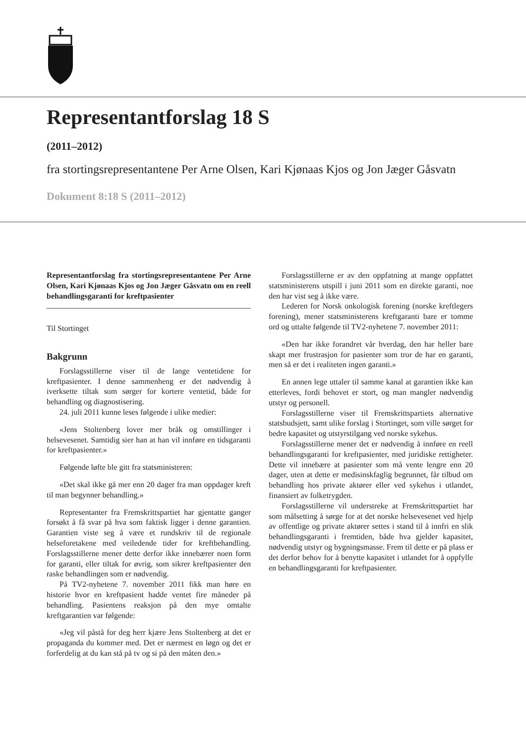Representantforslag 18 S
(2011–2012)
fra stortingsrepresentantene Per Arne Olsen, Kari Kjønaas Kjos og Jon Jæger Gåsvatn
Dokument 8:18 S (2011–2012)
Representantforslag fra stortingsrepresentantene Per Arne Olsen, Kari Kjønaas Kjos og Jon Jæger Gåsvatn om en reell behandlingsgaranti for kreftpasienter
Til Stortinget
Bakgrunn
Forslagsstillerne viser til de lange ventetidene for kreftpasienter. I denne sammenheng er det nødvendig å iverksette tiltak som sørger for kortere ventetid, både for behandling og diagnostisering.
24. juli 2011 kunne leses følgende i ulike medier:
«Jens Stoltenberg lover mer bråk og omstillinger i helsevesenet. Samtidig sier han at han vil innføre en tidsgaranti for kreftpasienter.»
Følgende løfte ble gitt fra statsministeren:
«Det skal ikke gå mer enn 20 dager fra man oppdager kreft til man begynner behandling.»
Representanter fra Fremskrittspartiet har gjentatte ganger forsøkt å få svar på hva som faktisk ligger i denne garantien. Garantien viste seg å være et rundskriv til de regionale helseforetakene med veiledende tider for kreftbehandling. Forslagsstillerne mener dette derfor ikke innebærer noen form for garanti, eller tiltak for øvrig, som sikrer kreftpasienter den raske behandlingen som er nødvendig.
På TV2-nyhetene 7. november 2011 fikk man høre en historie hvor en kreftpasient hadde ventet fire måneder på behandling. Pasientens reaksjon på den mye omtalte kreftgarantien var følgende:
«Jeg vil påstå for deg herr kjære Jens Stoltenberg at det er propaganda du kommer med. Det er nærmest en løgn og det er forferdelig at du kan stå på tv og si på den måten den.»
Forslagsstillerne er av den oppfatning at mange oppfattet statsministerens utspill i juni 2011 som en direkte garanti, noe den har vist seg å ikke være.
Lederen for Norsk onkologisk forening (norske kreftlegers forening), mener statsministerens kreftgaranti bare er tomme ord og uttalte følgende til TV2-nyhetene 7. november 2011:
«Den har ikke forandret vår hverdag, den har heller bare skapt mer frustrasjon for pasienter som tror de har en garanti, men så er det i realiteten ingen garanti.»
En annen lege uttaler til samme kanal at garantien ikke kan etterleves, fordi behovet er stort, og man mangler nødvendig utstyr og personell.
Forslagsstillerne viser til Fremskrittspartiets alternative statsbudsjett, samt ulike forslag i Stortinget, som ville sørget for bedre kapasitet og utstyrstilgang ved norske sykehus.
Forslagsstillerne mener det er nødvendig å innføre en reell behandlingsgaranti for kreftpasienter, med juridiske rettigheter. Dette vil innebære at pasienter som må vente lengre enn 20 dager, uten at dette er medisinskfaglig begrunnet, får tilbud om behandling hos private aktører eller ved sykehus i utlandet, finansiert av folketrygden.
Forslagsstillerne vil understreke at Fremskrittspartiet har som målsetting å sørge for at det norske helsevesenet ved hjelp av offentlige og private aktører settes i stand til å innfri en slik behandlingsgaranti i fremtiden, både hva gjelder kapasitet, nødvendig utstyr og bygningsmasse. Frem til dette er på plass er det derfor behov for å benytte kapasitet i utlandet for å oppfylle en behandlingsgaranti for kreftpasienter.